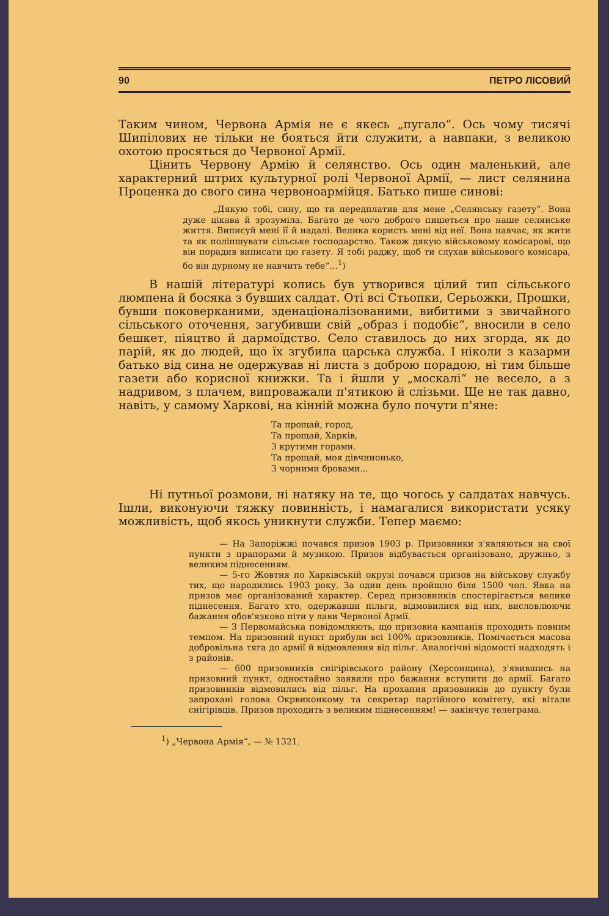90 ПЕТРО ЛІСОВИЙ
Таким чином, Червона Армія не є якесь „пугало“. Ось чому тисячі Шипілових не тільки не бояться йти служити, а навпаки, з великою охотою просяться до Червоної Армії.
Цінить Червону Армію й селянство. Ось один маленький, але характерний штрих культурної ролі Червоної Армії, — лист селянина Проценка до свого сина червоноармійця. Батько пише синові:
„Дякую тобі, сину, що ти передплатив для мене „Селянську газету“. Вона дуже цікава й зрозуміла. Багато де чого доброго пишеться про наше селянське життя. Виписуй мені її й надалі. Велика користь мені від неї. Вона навчає, як жити та як поліпшувати сільське господарство. Також дякую військовому комісарові, що він порадив виписати цю газету. Я тобі раджу, щоб ти слухав військового комісара, бо він дурному не навчить тебе“...<sup>1</sup>)
В нашій літературі колись був утворився цілий тип сільського люмпена й босяка з бувших салдат. Оті всі Стьопки, Серьожки, Прошки, бувши поковерканими, зденаціоналізованими, вибитими з звичайного сільського оточення, загубивши свій „образ і подобіє“, вносили в село бешкет, піяцтво й дармоїдство. Село ставилось до них згорда, як до парій, як до людей, що їх згубила царська служба. І ніколи з казарми батько від сина не одержував ні листа з доброю порадою, ні тим більше газети або корисної книжки. Та і йшли у „москалі“ не весело, а з надривом, з плачем, випроважали п'ятикою й слізьми. Ще не так давно, навіть, у самому Харкові, на кінній можна було почути п'яне:
Та прощай, город,
Та прощай, Харків,
З крутими горами.
Та прощай, моя дівчинонько,
З чорними бровами...
Ні путньої розмови, ні натяку на те, що чогось у салдатах навчусь. Ішли, виконуючи тяжку повинність, і намагалися використати усяку можливість, щоб якось уникнути служби. Тепер маємо:
— На Запоріжжі почався призов 1903 р. Призовники з'являються на свої пункти з прапорами й музикою. Призов відбувається організовано, дружньо, з великим піднесенням.
— 5-го Жовтня по Харківській окрузі почався призов на військову службу тих, що народились 1903 року. За один день пройшло біля 1500 чол. Явка на призов має організований характер. Серед призовників спостерігається велике піднесення. Багато хто, одержавши пільги, відмовилися від них, висловлюючи бажання обов'язково піти у лави Червоної Армії.
— З Первомайська повідомляють, що призовна кампанія проходить повним темпом. На призовний пункт прибули всі 100% призовників. Помічається масова добровільна тяга до армії й відмовлення від пільг. Аналогічні відомості надходять і з районів.
— 600 призовників снігірівського району (Херсонщина), з'явившись на призовний пункт, одностайно заявили про бажання вступити до армії. Багато призовників відмовились від пільг. На прохання призовників до пункту були запрохані голова Окрвиконкому та секретар партійного комітету, які вітали снігірівців. Призов проходить з великим піднесенням! — закінчує телеграма.
<sup>1</sup>) „Червона Армія“, — № 1321.